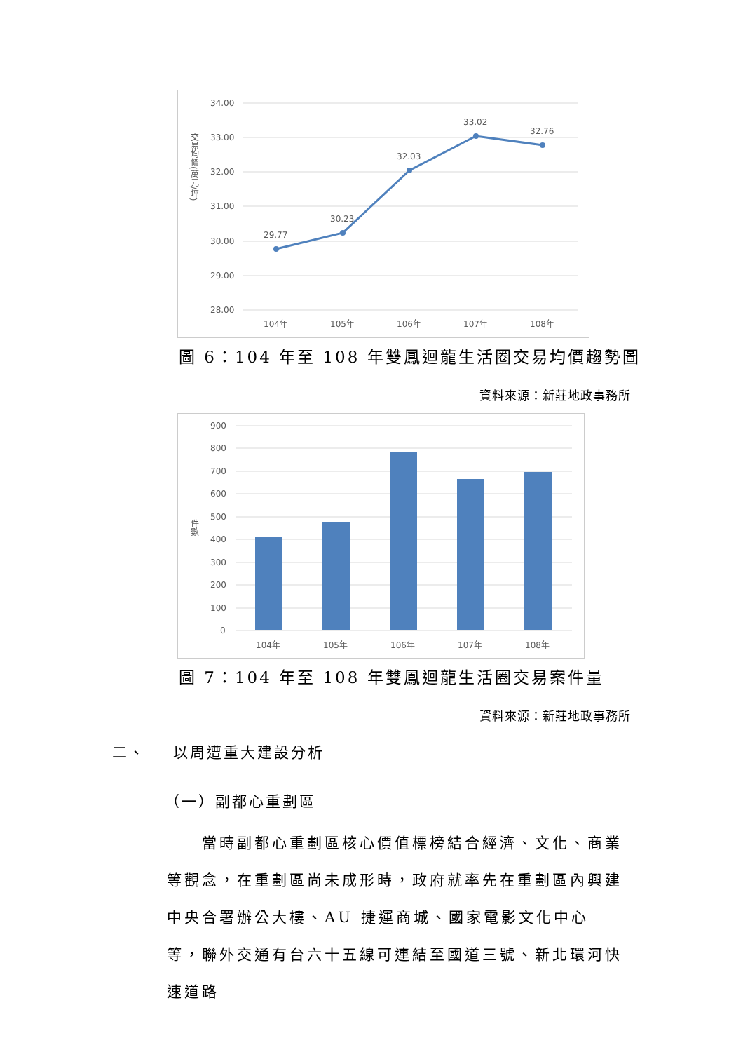34.00
33.00
32.00
31.00
30.00
29.00
28.00
交易均價(萬元/坪)
29.77
30.23
32.03
33.02
32.76
104年
105年
106年
107年
108年
圖 6：104 年至 108 年雙鳳迴龍生活圈交易均價趨勢圖
資料來源：新莊地政事務所
900
800
700
600
500
400
300
200
100
0
件數
104年
105年
106年
107年
108年
圖 7：104 年至 108 年雙鳳迴龍生活圈交易案件量
資料來源：新莊地政事務所
二、 以周遭重大建設分析
（一）副都心重劃區
當時副都心重劃區核心價值標榜結合經濟、文化、商業等觀念，在重劃區尚未成形時，政府就率先在重劃區內興建中央合署辦公大樓、AU 捷運商城、國家電影文化中心等，聯外交通有台六十五線可連結至國道三號、新北環河快速道路